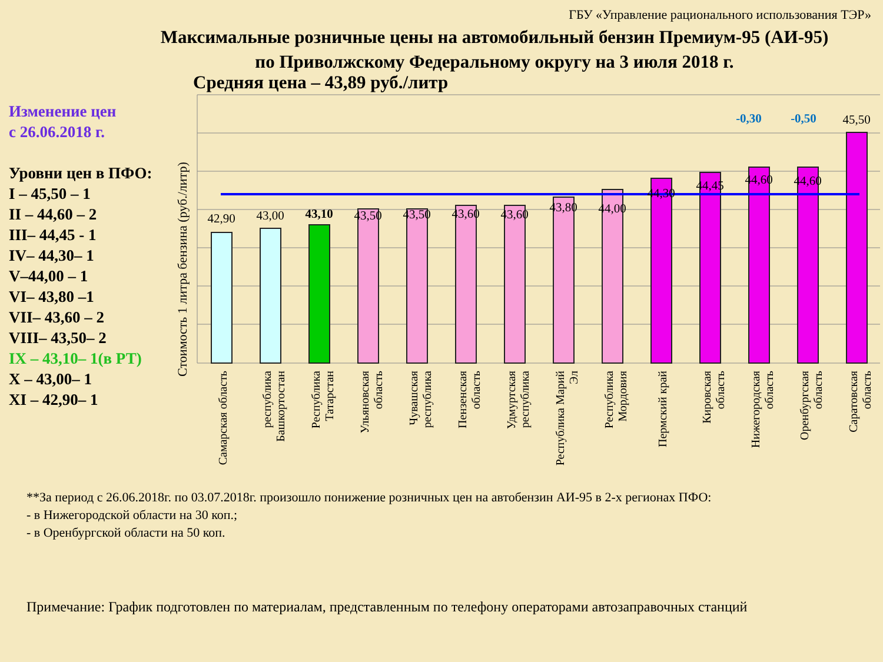ГБУ «Управление рационального использования ТЭР»
Максимальные розничные цены на автомобильный бензин Премиум-95 (АИ-95)
по Приволжскому Федеральному округу на 3 июля 2018 г.
Средняя цена – 43,89 руб./литр
Изменение цен
с 26.06.2018 г.
Уровни цен в ПФО:
I – 45,50 – 1
II – 44,60 – 2
III– 44,45 - 1
IV– 44,30– 1
V–44,00 – 1
VI– 43,80 –1
VII– 43,60 – 2
VIII– 43,50– 2
IX – 43,10– 1(в РТ)
X – 43,00– 1
XI – 42,90– 1
Стоимость 1 литра бензина (руб./литр)
42,90
43,00
43,10
43,50
43,50
43,60
43,60
43,80
44,00
44,30
44,45
44,60
44,60
45,50
-0,30
-0,50
Самарская область
республика
Башкортостан
Республика
Татарстан
Ульяновская
область
Чувашская
республика
Пензенская
область
Удмуртская
республика
Республика Марий
Эл
Республика
Мордовия
Пермский край
Кировская
область
Нижегородская
область
Оренбургская
область
Саратовская
область
**За период с 26.06.2018г. по 03.07.2018г. произошло понижение розничных цен на автобензин АИ-95 в 2-х регионах ПФО:
- в Нижегородской области на 30 коп.;
- в Оренбургской области на 50 коп.
Примечание: График подготовлен по материалам, представленным по телефону операторами автозаправочных станций